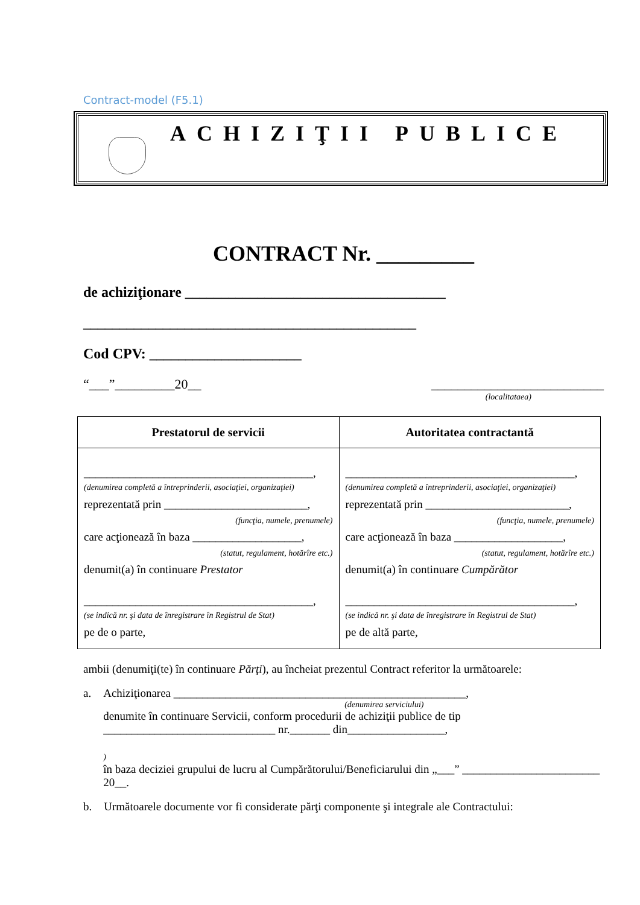Contract-model (F5.1)
ACHIZIŢII PUBLICE
CONTRACT Nr. _________
de achiziţionare ____________________________________
______________________________________________
Cod CPV: _____________________
“___”_________20__ __________________________
(localitataea)
| Prestatorul de servicii | Autoritatea contractantă |
| --- | --- |
| ________________________________________, (denumirea completă a întreprinderii, asociaţiei, organizaţiei) reprezentată prin _________________________, (funcţia, numele, prenumele) care acţionează în baza ___________________, (statut, regulament, hotărîre etc.) denumit(a) în continuare Prestator ________________________________________, (se indică nr. şi data de înregistrare în Registrul de Stat) pe de o parte, | ________________________________________, (denumirea completă a întreprinderii, asociaţiei, organizaţiei) reprezentată prin _________________________, (funcţia, numele, prenumele) care acţionează în baza ___________________, (statut, regulament, hotărîre etc.) denumit(a) în continuare Cumpărător ________________________________________, (se indică nr. şi data de înregistrare în Registrul de Stat) pe de altă parte, |
ambii (denumiţi(te) în continuare Părţi), au încheiat prezentul Contract referitor la următoarele:
a. Achiziţionarea ___________________________________________________,
(denumirea serviciului)
denumite în continuare Servicii, conform procedurii de achiziţii publice de tip ______________________________ nr._______ din_________________,
)
în baza deciziei grupului de lucru al Cumpărătorului/Beneficiarului din „___” ________________________ 20__.
b. Următoarele documente vor fi considerate părţi componente şi integrale ale Contractului: